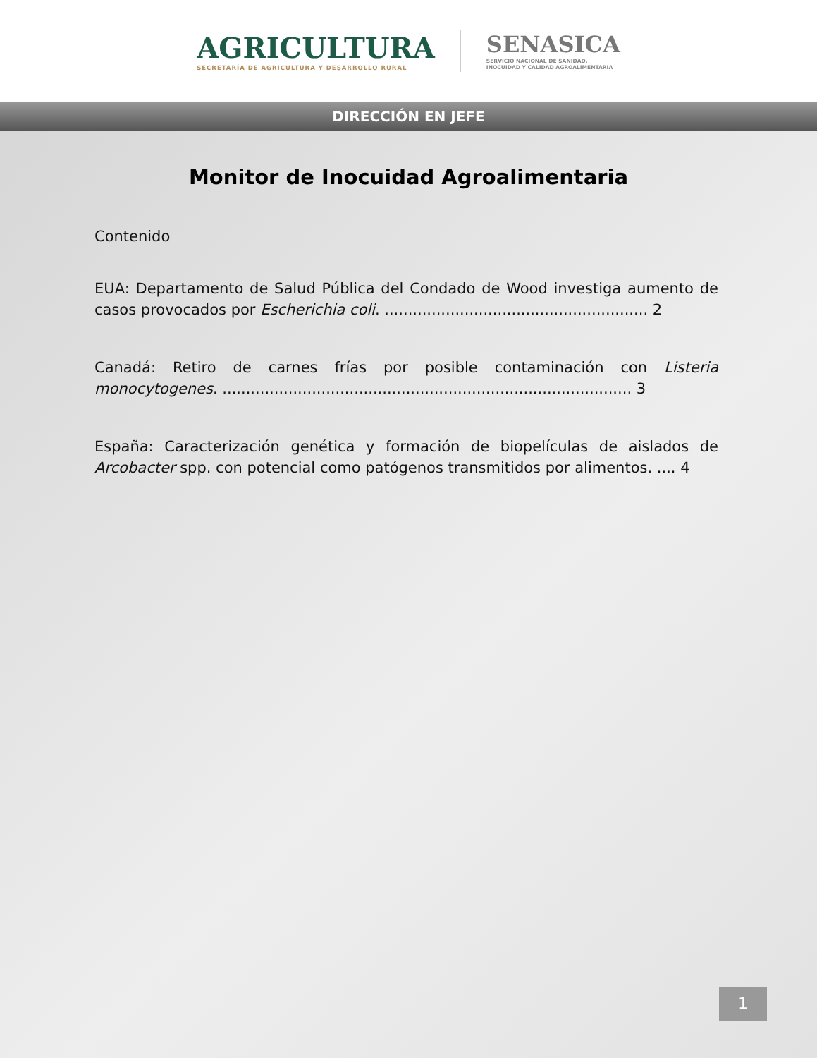AGRICULTURA
SECRETARÍA DE AGRICULTURA Y DESARROLLO RURAL
SENASICA
SERVICIO NACIONAL DE SANIDAD,
INOCUIDAD Y CALIDAD AGROALIMENTARIA
DIRECCIÓN EN JEFE
Monitor de Inocuidad Agroalimentaria
Contenido
EUA: Departamento de Salud Pública del Condado de Wood investiga aumento de casos provocados por Escherichia coli. ........................................................ 2
Canadá: Retiro de carnes frías por posible contaminación con Listeria monocytogenes. ....................................................................................... 3
España: Caracterización genética y formación de biopelículas de aislados de Arcobacter spp. con potencial como patógenos transmitidos por alimentos. .... 4
1